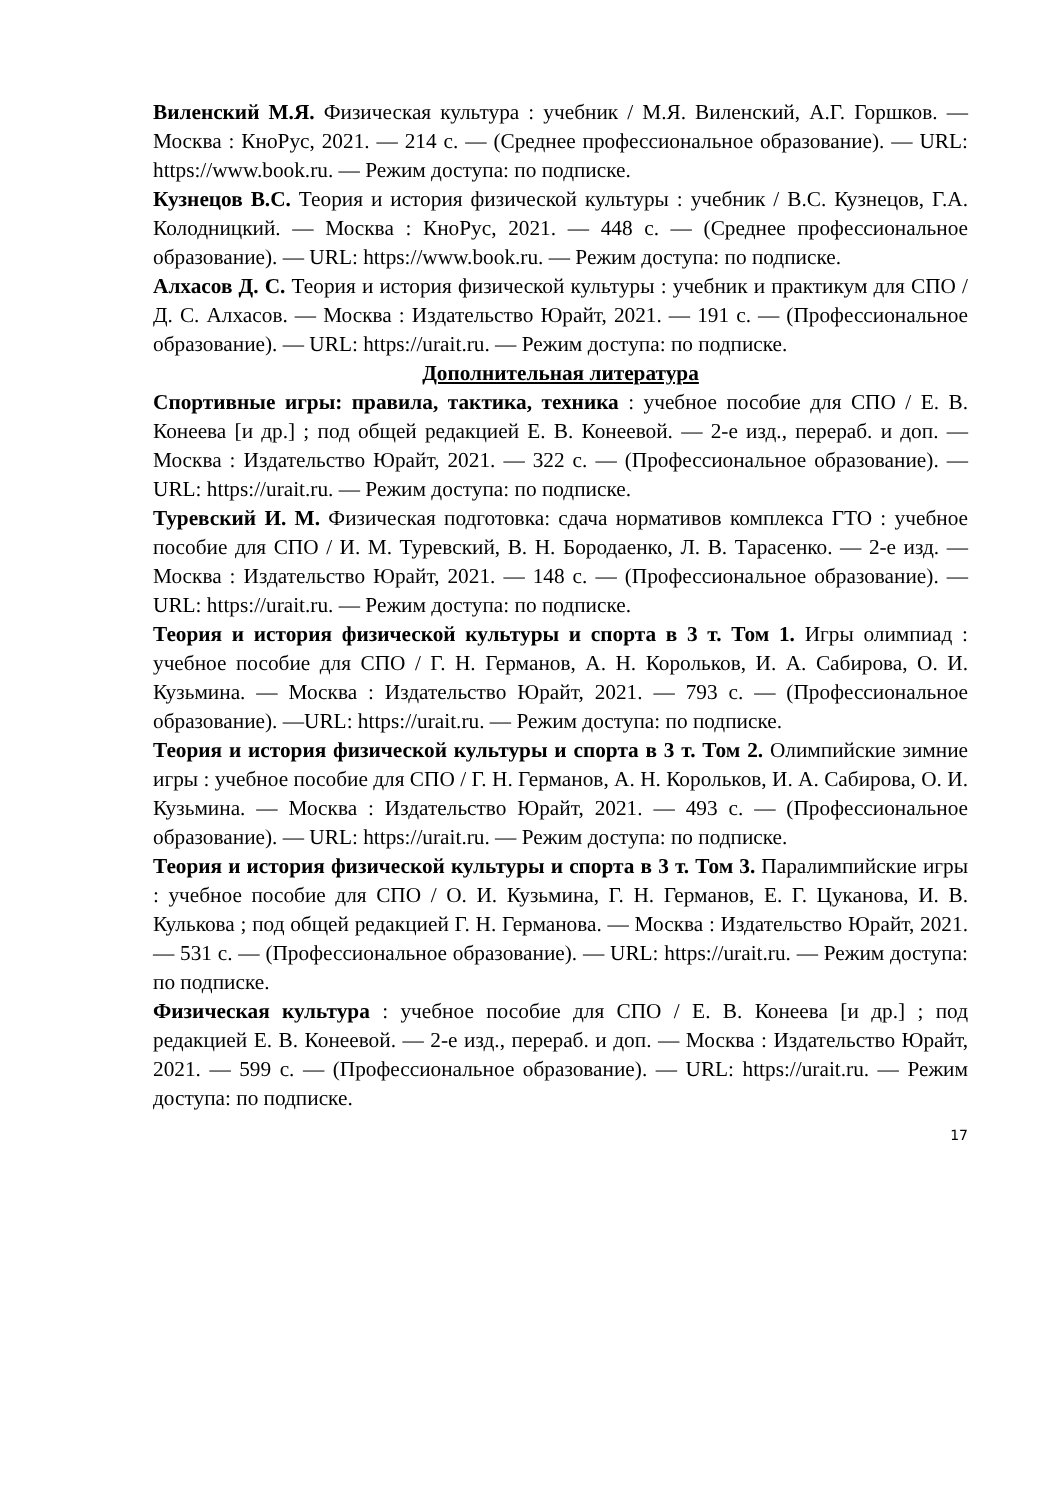Виленский М.Я. Физическая культура : учебник / М.Я. Виленский, А.Г. Горшков. — Москва : КноРус, 2021. — 214 с. — (Среднее профессиональное образование). — URL: https://www.book.ru. — Режим доступа: по подписке.
Кузнецов В.С. Теория и история физической культуры : учебник / В.С. Кузнецов, Г.А. Колодницкий. — Москва : КноРус, 2021. — 448 с. — (Среднее профессиональное образование). — URL: https://www.book.ru. — Режим доступа: по подписке.
Алхасов Д. С. Теория и история физической культуры : учебник и практикум для СПО / Д. С. Алхасов. — Москва : Издательство Юрайт, 2021. — 191 с. — (Профессиональное образование). — URL: https://urait.ru. — Режим доступа: по подписке.
Дополнительная литература
Спортивные игры: правила, тактика, техника : учебное пособие для СПО / Е. В. Конеева [и др.] ; под общей редакцией Е. В. Конеевой. — 2-е изд., перераб. и доп. — Москва : Издательство Юрайт, 2021. — 322 с. — (Профессиональное образование). — URL: https://urait.ru. — Режим доступа: по подписке.
Туревский И. М. Физическая подготовка: сдача нормативов комплекса ГТО : учебное пособие для СПО / И. М. Туревский, В. Н. Бородаенко, Л. В. Тарасенко. — 2-е изд. — Москва : Издательство Юрайт, 2021. — 148 с. — (Профессиональное образование). — URL: https://urait.ru. — Режим доступа: по подписке.
Теория и история физической культуры и спорта в 3 т. Том 1. Игры олимпиад : учебное пособие для СПО / Г. Н. Германов, А. Н. Корольков, И. А. Сабирова, О. И. Кузьмина. — Москва : Издательство Юрайт, 2021. — 793 с. — (Профессиональное образование). —URL: https://urait.ru. — Режим доступа: по подписке.
Теория и история физической культуры и спорта в 3 т. Том 2. Олимпийские зимние игры : учебное пособие для СПО / Г. Н. Германов, А. Н. Корольков, И. А. Сабирова, О. И. Кузьмина. — Москва : Издательство Юрайт, 2021. — 493 с. — (Профессиональное образование). — URL: https://urait.ru. — Режим доступа: по подписке.
Теория и история физической культуры и спорта в 3 т. Том 3. Паралимпийские игры : учебное пособие для СПО / О. И. Кузьмина, Г. Н. Германов, Е. Г. Цуканова, И. В. Кулькова ; под общей редакцией Г. Н. Германова. — Москва : Издательство Юрайт, 2021. — 531 с. — (Профессиональное образование). — URL: https://urait.ru. — Режим доступа: по подписке.
Физическая культура : учебное пособие для СПО / Е. В. Конеева [и др.] ; под редакцией Е. В. Конеевой. — 2-е изд., перераб. и доп. — Москва : Издательство Юрайт, 2021. — 599 с. — (Профессиональное образование). — URL: https://urait.ru. — Режим доступа: по подписке.
17